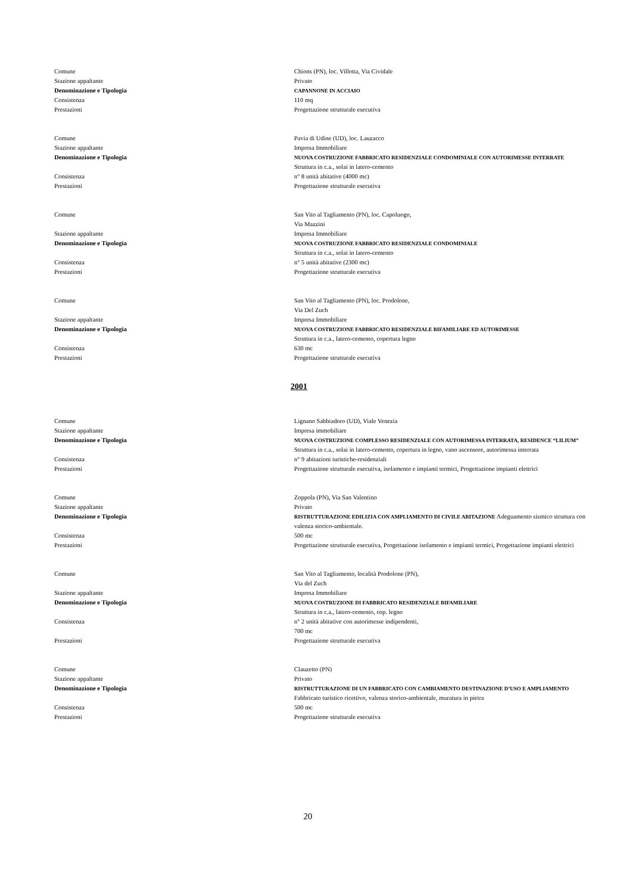| Comune | Chions (PN), loc. Villotta, Via Cividale |
| Stazione appaltante | Privato |
| Denominazione e Tipologia | CAPANNONE IN ACCIAIO |
| Consistenza | 110 mq |
| Prestazioni | Progettazione strutturale esecutiva |
| Comune | Pavia di Udine (UD), loc. Lauzacco |
| Stazione appaltante | Impresa Immobiliare |
| Denominazione e Tipologia | NUOVA COSTRUZIONE FABBRICATO RESIDENZIALE CONDOMINIALE CON AUTORIMESSE INTERRATE Struttura in c.a., solai in latero-cemento |
| Consistenza | n° 8 unità abitative (4000 mc) |
| Prestazioni | Progettazione strutturale esecutiva |
| Comune | San Vito al Tagliamento (PN), loc. Capoluogo, Via Mazzini |
| Stazione appaltante | Impresa Immobiliare |
| Denominazione e Tipologia | NUOVA COSTRUZIONE FABBRICATO RESIDENZIALE CONDOMINIALE Struttura in c.a., solai in latero-cemento |
| Consistenza | n° 5 unità abitative (2300 mc) |
| Prestazioni | Progettazione strutturale esecutiva |
| Comune | San Vito al Tagliamento (PN), loc. Prodolone, Via Del Zuch |
| Stazione appaltante | Impresa Immobiliare |
| Denominazione e Tipologia | NUOVA COSTRUZIONE FABBRICATO RESIDENZIALE BIFAMILIARE ED AUTORIMESSE Struttura in c.a., latero-cemento, copertura legno |
| Consistenza | 630 mc |
| Prestazioni | Progettazione strutturale esecutiva |
2001
| Comune | Lignano Sabbiadoro (UD), Viale Venezia |
| Stazione appaltante | Impresa immobiliare |
| Denominazione e Tipologia | NUOVA COSTRUZIONE COMPLESSO RESIDENZIALE CON AUTORIMESSA INTERRATA, RESIDENCE “LILIUM” Struttura in c.a., solai in latero-cemento, copertura in legno, vano ascensore, autorimessa interrata |
| Consistenza | n° 9 abitazioni turistiche-residenziali |
| Prestazioni | Progettazione strutturale esecutiva, isolamento e impianti termici, Progettazione impianti elettrici |
| Comune | Zoppola (PN), Via San Valentino |
| Stazione appaltante | Privato |
| Denominazione e Tipologia | RISTRUTTURAZIONE EDILIZIA CON AMPLIAMENTO DI CIVILE ABITAZIONE Adeguamento sismico struttura con valenza storico-ambientale. |
| Consistenza | 500 mc |
| Prestazioni | Progettazione strutturale esecutiva, Progettazione isolamento e impianti termici, Progettazione impianti elettrici |
| Comune | San Vito al Tagliamento, località Prodolone (PN), Via del Zuch |
| Stazione appaltante | Impresa Immobiliare |
| Denominazione e Tipologia | NUOVA COSTRUZIONE DI FABBRICATO RESIDENZIALE BIFAMILIARE Struttura in c.a., latero-cemento, cop. legno |
| Consistenza | n° 2 unità abitative con autorimesse indipendenti, 700 mc |
| Prestazioni | Progettazione strutturale esecutiva |
| Comune | Clauzetto (PN) |
| Stazione appaltante | Privato |
| Denominazione e Tipologia | RISTRUTTURAZIONE DI UN FABBRICATO CON CAMBIAMENTO DESTINAZIONE D’USO E AMPLIAMENTO Fabbricato turistico ricettivo, valenza storico-ambientale, muratura in pietra |
| Consistenza | 500 mc |
| Prestazioni | Progettazione strutturale esecutiva |
20